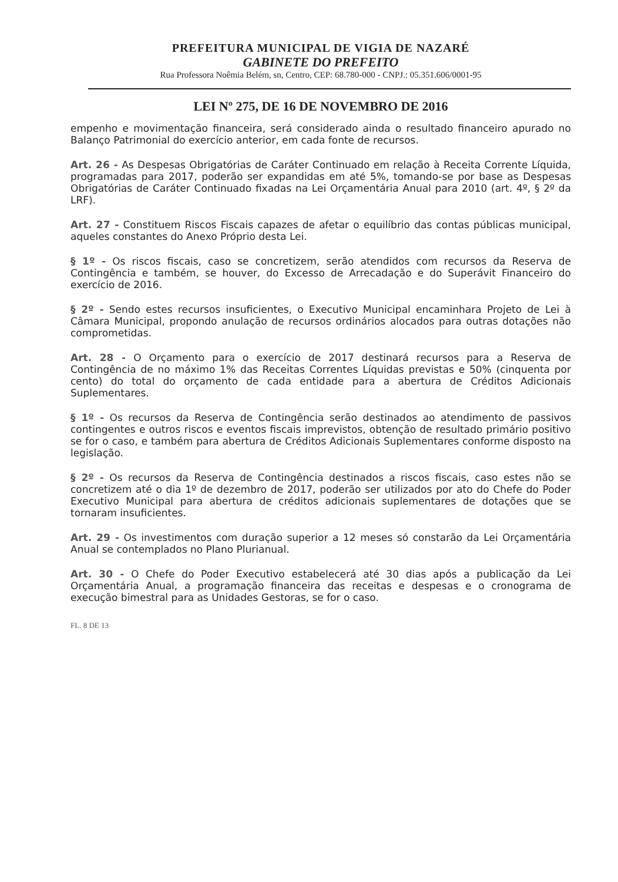PREFEITURA MUNICIPAL DE VIGIA DE NAZARÉ
GABINETE DO PREFEITO
Rua Professora Noêmia Belém, sn, Centro, CEP: 68.780-000 - CNPJ.: 05.351.606/0001-95
LEI Nº 275, DE 16 DE NOVEMBRO DE 2016
empenho e movimentação financeira, será considerado ainda o resultado financeiro apurado no Balanço Patrimonial do exercício anterior, em cada fonte de recursos.
Art. 26 - As Despesas Obrigatórias de Caráter Continuado em relação à Receita Corrente Líquida, programadas para 2017, poderão ser expandidas em até 5%, tomando-se por base as Despesas Obrigatórias de Caráter Continuado fixadas na Lei Orçamentária Anual para 2010 (art. 4º, § 2º da LRF).
Art. 27 - Constituem Riscos Fiscais capazes de afetar o equilíbrio das contas públicas municipal, aqueles constantes do Anexo Próprio desta Lei.
§ 1º - Os riscos fiscais, caso se concretizem, serão atendidos com recursos da Reserva de Contingência e também, se houver, do Excesso de Arrecadação e do Superávit Financeiro do exercício de 2016.
§ 2º - Sendo estes recursos insuficientes, o Executivo Municipal encaminhara Projeto de Lei à Câmara Municipal, propondo anulação de recursos ordinários alocados para outras dotações não comprometidas.
Art. 28 - O Orçamento para o exercício de 2017 destinará recursos para a Reserva de Contingência de no máximo 1% das Receitas Correntes Líquidas previstas e 50% (cinquenta por cento) do total do orçamento de cada entidade para a abertura de Créditos Adicionais Suplementares.
§ 1º - Os recursos da Reserva de Contingência serão destinados ao atendimento de passivos contingentes e outros riscos e eventos fiscais imprevistos, obtenção de resultado primário positivo se for o caso, e também para abertura de Créditos Adicionais Suplementares conforme disposto na legislação.
§ 2º - Os recursos da Reserva de Contingência destinados a riscos fiscais, caso estes não se concretizem até o dia 1º de dezembro de 2017, poderão ser utilizados por ato do Chefe do Poder Executivo Municipal para abertura de créditos adicionais suplementares de dotações que se tornaram insuficientes.
Art. 29 - Os investimentos com duração superior a 12 meses só constarão da Lei Orçamentária Anual se contemplados no Plano Plurianual.
Art. 30 - O Chefe do Poder Executivo estabelecerá até 30 dias após a publicação da Lei Orçamentária Anual, a programação financeira das receitas e despesas e o cronograma de execução bimestral para as Unidades Gestoras, se for o caso.
FL. 8 DE 13